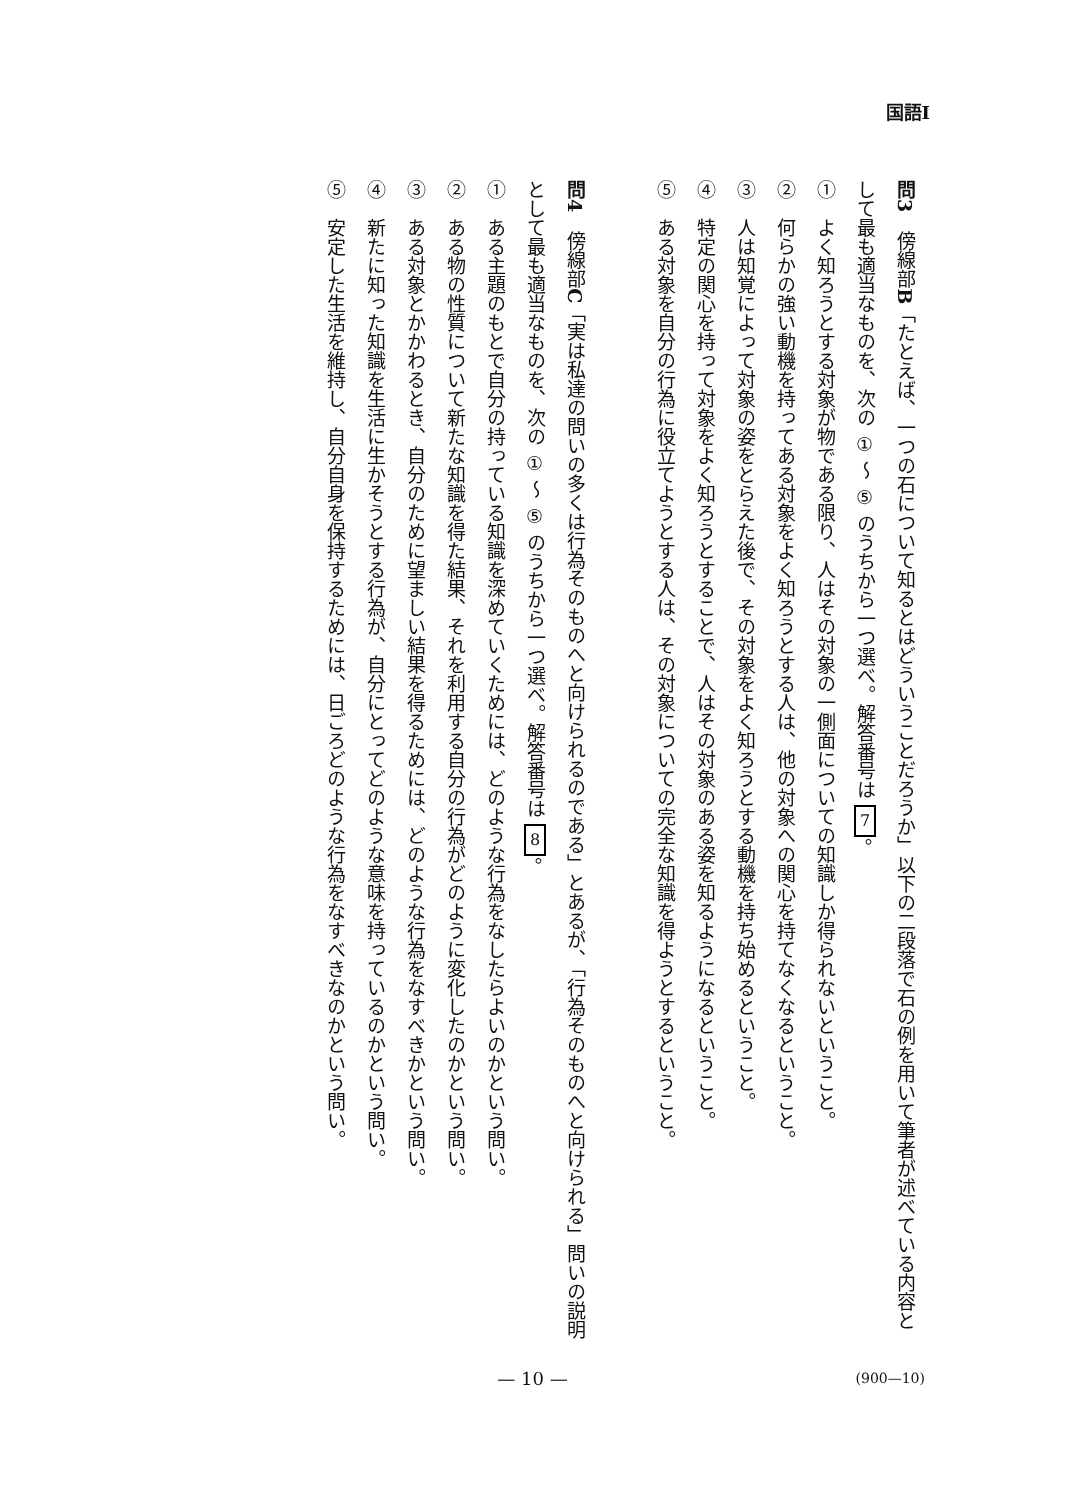国語Ⅰ
問3　傍線部B「たとえば、一つの石について知るとはどういうことだろうか」以下の二段落で石の例を用いて筆者が述べている内容として最も適当なものを、次の ① ～ ⑤ のうちから一つ選べ。解答番号は 7 。
①　よく知ろうとする対象が物である限り、人はその対象の一側面についての知識しか得られないということ。
②　何らかの強い動機を持ってある対象をよく知ろうとする人は、他の対象への関心を持てなくなるということ。
③　人は知覚によって対象の姿をとらえた後で、その対象をよく知ろうとする動機を持ち始めるということ。
④　特定の関心を持って対象をよく知ろうとすることで、人はその対象のある姿を知るようになるということ。
⑤　ある対象を自分の行為に役立てようとする人は、その対象についての完全な知識を得ようとするということ。
問4　傍線部C「実は私達の問いの多くは行為そのものへと向けられるのである」とあるが、「行為そのものへと向けられる」問いの説明として最も適当なものを、次の ① ～ ⑤ のうちから一つ選べ。解答番号は 8 。
①　ある主題のもとで自分の持っている知識を深めていくためには、どのような行為をなしたらよいのかという問い。
②　ある物の性質について新たな知識を得た結果、それを利用する自分の行為がどのように変化したのかという問い。
③　ある対象とかかわるとき、自分のために望ましい結果を得るためには、どのような行為をなすべきかという問い。
④　新たに知った知識を生活に生かそうとする行為が、自分にとってどのような意味を持っているのかという問い。
⑤　安定した生活を維持し、自分自身を保持するためには、日ごろどのような行為をなすべきなのかという問い。
— 10 — (900—10)